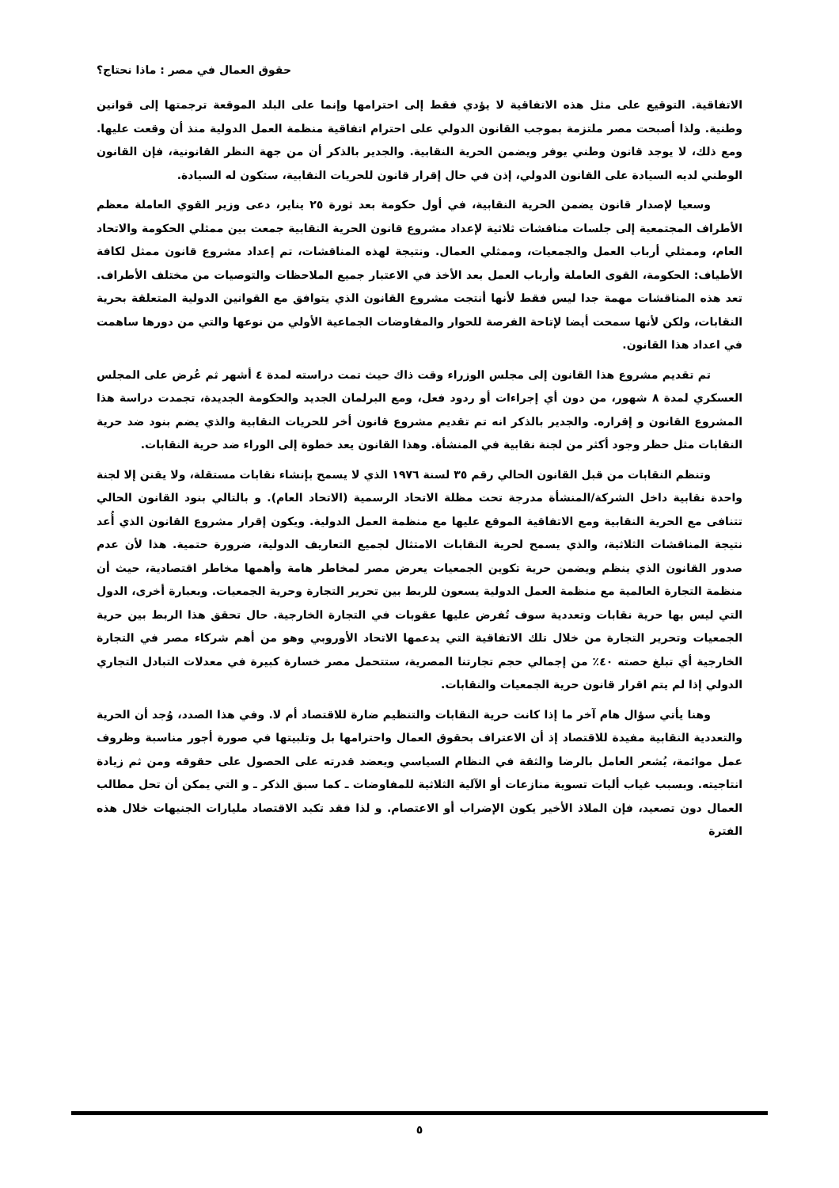حقوق العمال في مصر : ماذا نحتاج؟
الاتفاقية. التوقيع على مثل هذه الاتفاقية لا يؤدي فقط إلى احترامها وإنما على البلد الموقعة ترجمتها إلى قوانين وطنية. ولذا أصبحت مصر ملتزمة بموجب القانون الدولي على احترام اتفاقية منظمة العمل الدولية منذ أن وقعت عليها. ومع ذلك، لا يوجد قانون وطني يوفر ويضمن الحرية النقابية. والجدير بالذكر أن من جهة النظر القانونية، فإن القانون الوطني لديه السيادة على القانون الدولي، إذن في حال إقرار قانون للحريات النقابية، ستكون له السيادة.
وسعيا لإصدار قانون يضمن الحرية النقابية، في أول حكومة بعد ثورة ٢٥ يناير، دعى وزير القوي العاملة معظم الأطراف المجتمعية إلى جلسات مناقشات ثلاثية لإعداد مشروع قانون الحرية النقابية جمعت بين ممثلي الحكومة والاتحاد العام، وممثلي أرباب العمل والجمعيات، وممثلي العمال. ونتيجة لهذه المناقشات، تم إعداد مشروع قانون ممثل لكافة الأطياف: الحكومة، القوى العاملة وأرباب العمل بعد الأخذ في الاعتبار جميع الملاحظات والتوصيات من مختلف الأطراف. تعد هذه المناقشات مهمة جدا ليس فقط لأنها أنتجت مشروع القانون الذي يتوافق مع القوانين الدولية المتعلقة بحرية النقابات، ولكن لأنها سمحت أيضا لإتاحة الفرصة للحوار والمفاوضات الجماعية الأولي من نوعها والتي من دورها ساهمت في اعداد هذا القانون.
تم تقديم مشروع هذا القانون إلى مجلس الوزراء وقت ذاك حيث تمت دراسته لمدة ٤ أشهر ثم عُرض على المجلس العسكري لمدة ٨ شهور، من دون أي إجراءات أو ردود فعل، ومع البرلمان الجديد والحكومة الجديدة، تجمدت دراسة هذا المشروع القانون و إقراره. والجدير بالذكر انه تم تقديم مشروع قانون أخر للحريات النقابية والذي يضم بنود ضد حرية النقابات مثل حظر وجود أكثر من لجنة نقابية في المنشأة. وهذا القانون يعد خطوة إلى الوراء ضد حرية النقابات.
وتنظم النقابات من قبل القانون الحالي رقم ٣٥ لسنة ١٩٧٦ الذي لا يسمح بإنشاء نقابات مستقلة، ولا يقنن إلا لجنة واحدة نقابية داخل الشركة/المنشأة مدرجة تحت مظلة الاتحاد الرسمية (الاتحاد العام). و بالتالي بنود القانون الحالي تتنافى مع الحرية النقابية ومع الاتفاقية الموقع عليها مع منظمة العمل الدولية. ويكون إقرار مشروع القانون الذي أُعد نتيجة المناقشات الثلاثية، والذي يسمح لحرية النقابات الامتثال لجميع التعاريف الدولية، ضرورة حتمية. هذا لأن عدم صدور القانون الذي ينظم ويضمن حرية تكوين الجمعيات يعرض مصر لمخاطر هامة وأهمها مخاطر اقتصادية، حيث أن منظمة التجارة العالمية مع منظمة العمل الدولية يسعون للربط بين تحرير التجارة وحرية الجمعيات. وبعبارة أخرى، الدول التي ليس بها حرية نقابات وتعددية سوف تُفرض عليها عقوبات في التجارة الخارجية. حال تحقق هذا الربط بين حرية الجمعيات وتحرير التجارة من خلال تلك الاتفاقية التي يدعمها الاتحاد الأوروبي وهو من أهم شركاء مصر في التجارة الخارجية أي تبلغ حصته ٤٠٪ من إجمالي حجم تجارتنا المصرية، ستتحمل مصر خسارة كبيرة في معدلات التبادل التجاري الدولي إذا لم يتم اقرار قانون حرية الجمعيات والنقابات.
وهنا يأتي سؤال هام آخر ما إذا كانت حرية النقابات والتنظيم ضارة للاقتصاد أم لا. وفي هذا الصدد، وُجد أن الحرية والتعددية النقابية مفيدة للاقتصاد إذ أن الاعتراف بحقوق العمال واحترامها بل وتلبيتها في صورة أجور مناسبة وظروف عمل موائمة، يُشعر العامل بالرضا والثقة في النظام السياسي ويعضد قدرته على الحصول على حقوقه ومن ثم زيادة انتاجيته. وبسبب غياب أليات تسوية منازعات أو الآلية الثلاثية للمفاوضات ـ كما سبق الذكر ـ و التي يمكن أن تحل مطالب العمال دون تصعيد، فإن الملاذ الأخير يكون الإضراب أو الاعتصام. و لذا فقد تكبد الاقتصاد مليارات الجنيهات خلال هذه الفترة
٥